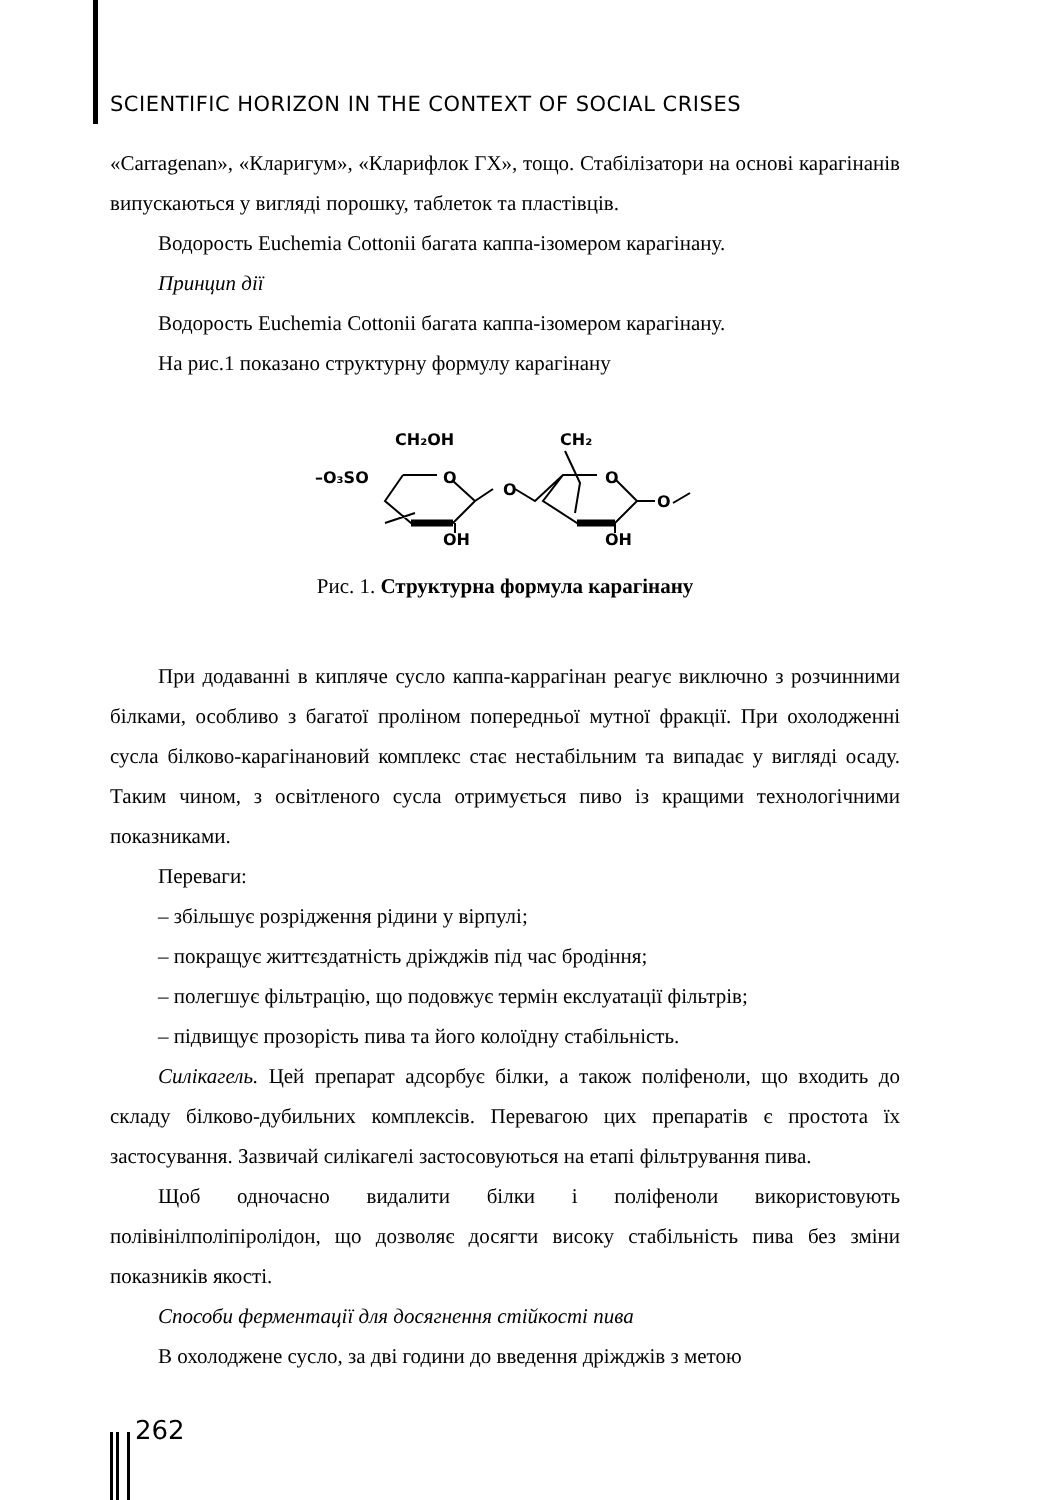SCIENTIFIC HORIZON IN THE CONTEXT OF SOCIAL CRISES
«Carragenan», «Кларигум», «Кларифлок ГХ», тощо. Стабілізатори на основі карагінанів випускаються у вигляді порошку, таблеток та пластівців.
Водорость Euchemia Cottonii багата каппа-ізомером карагінану.
Принцип дії
Водорость Euchemia Cottonii багата каппа-ізомером карагінану.
На рис.1 показано структурну формулу карагінану
CH₂OH
CH₂
–O₃SO
O
O
O
O
OH
OH
Рис. 1. Структурна формула карагінану
При додаванні в кипляче сусло каппа-каррагінан реагує виключно з розчинними білками, особливо з багатої проліном попередньої мутної фракції. При охолодженні сусла білково-карагінановий комплекс стає нестабільним та випадає у вигляді осаду. Таким чином, з освітленого сусла отримується пиво із кращими технологічними показниками.
Переваги:
– збільшує розрідження рідини у вірпулі;
– покращує життєздатність дріжджів під час бродіння;
– полегшує фільтрацію, що подовжує термін екслуатації фільтрів;
– підвищує прозорість пива та його колоїдну стабільність.
Силікагель. Цей препарат адсорбує білки, а також поліфеноли, що входить до складу білково-дубильних комплексів. Перевагою цих препаратів є простота їх застосування. Зазвичай силікагелі застосовуються на етапі фільтрування пива.
Щоб одночасно видалити білки і поліфеноли використовують полівінілполіпіролідон, що дозволяє досягти високу стабільність пива без зміни показників якості.
Способи ферментації для досягнення стійкості пива
В охолоджене сусло, за дві години до введення дріжджів з метою
262